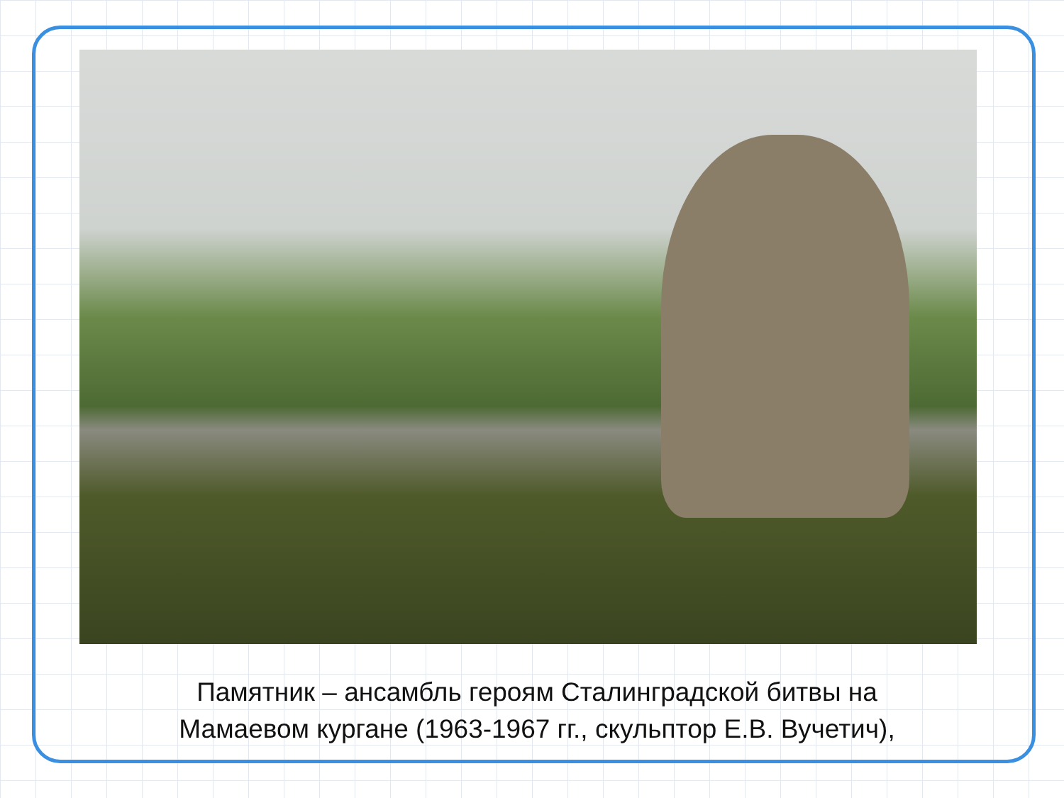Памятник – ансамбль героям Сталинградской битвы на
Мамаевом кургане (1963-1967 гг., скульптор Е.В. Вучетич),